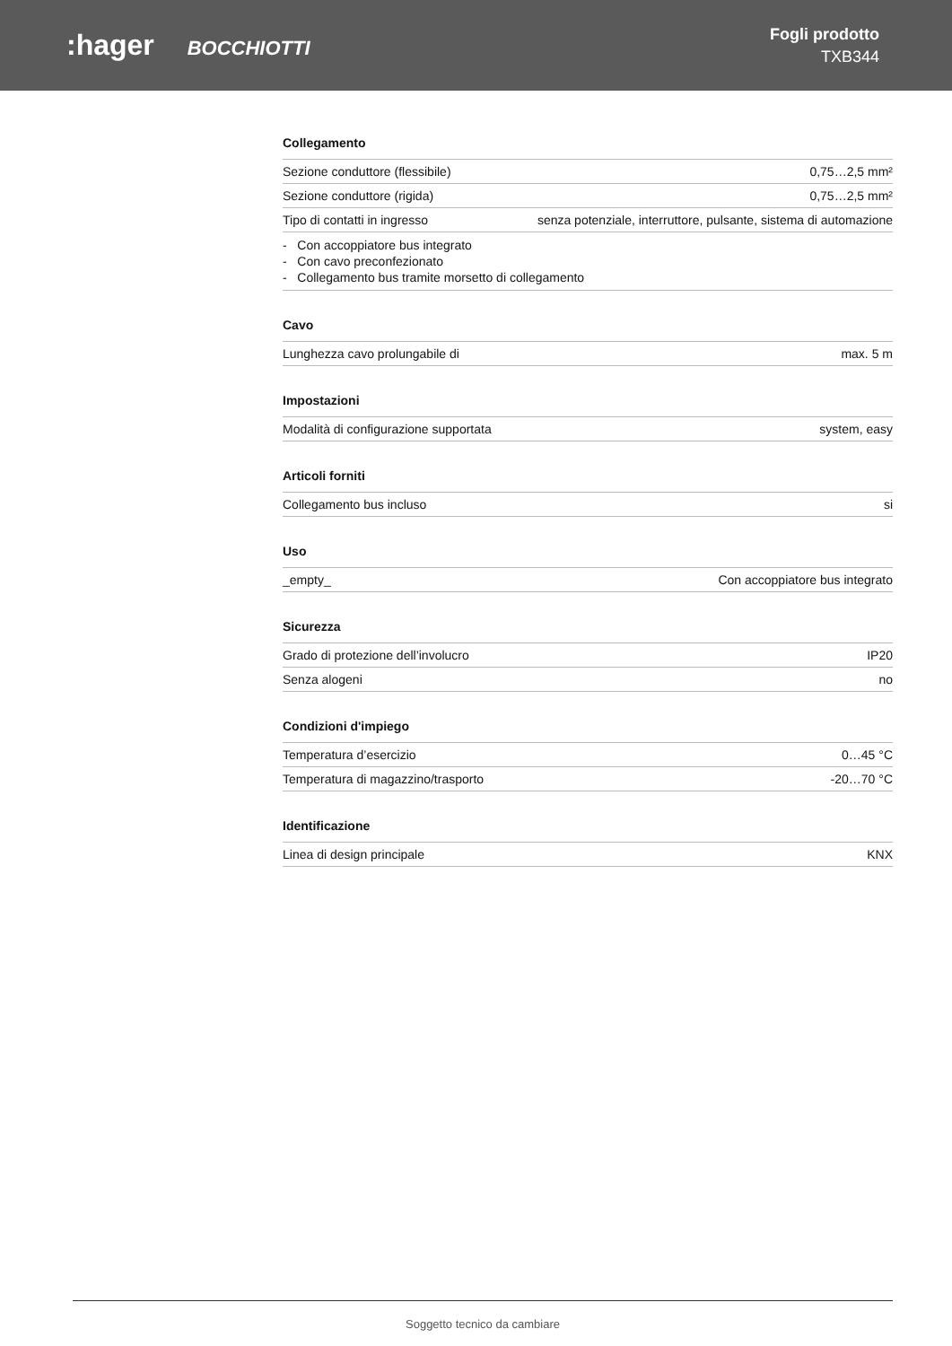:hager BOCCHIOTTI
Fogli prodotto
TXB344
Collegamento
| Sezione conduttore (flessibile) | 0,75…2,5 mm² |
| Sezione conduttore (rigida) | 0,75…2,5 mm² |
| Tipo di contatti in ingresso | senza potenziale, interruttore, pulsante, sistema di automazione |
- Con accoppiatore bus integrato
- Con cavo preconfezionato
- Collegamento bus tramite morsetto di collegamento
Cavo
| Lunghezza cavo prolungabile di | max. 5 m |
Impostazioni
| Modalità di configurazione supportata | system, easy |
Articoli forniti
| Collegamento bus incluso | si |
Uso
| _empty_ | Con accoppiatore bus integrato |
Sicurezza
| Grado di protezione dell’involucro | IP20 |
| Senza alogeni | no |
Condizioni d'impiego
| Temperatura d’esercizio | 0…45 °C |
| Temperatura di magazzino/trasporto | -20…70 °C |
Identificazione
| Linea di design principale | KNX |
Soggetto tecnico da cambiare